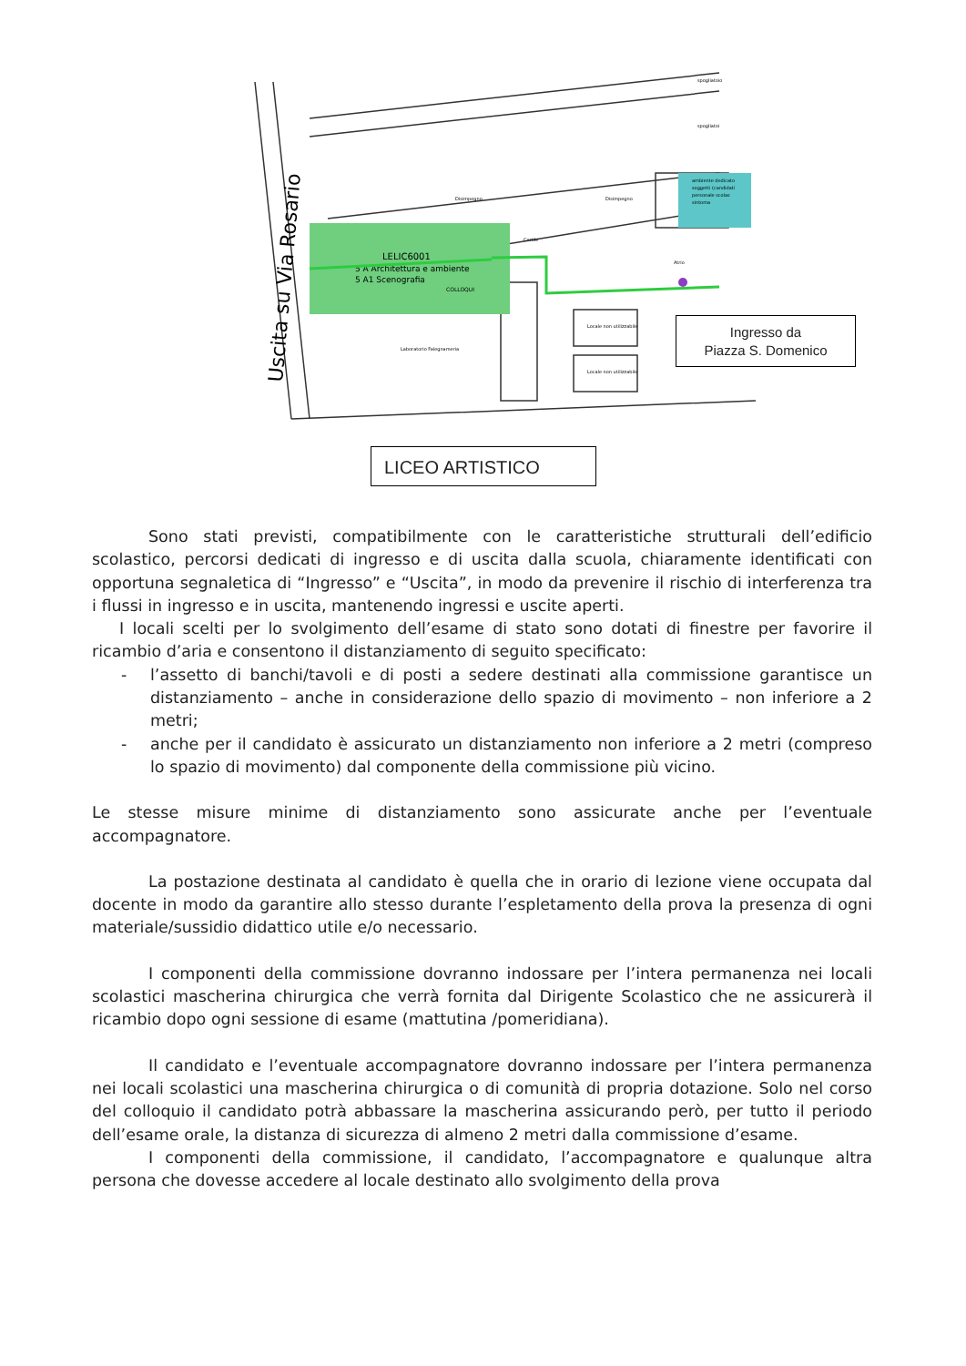LELIC6001
5 A Architettura e ambiente
5 A1 Scenografia
COLLOQUI
Laboratorio Falegnameria
ambiente dedicato
soggetti (candidati
personale scolas
sintoma
Locale non utilizzabile
Locale non utilizzabile
Cortile
Atrio
Disimpegno
Disimpegno
spogliatoio
spogliatoi
Uscita su Via Rosario
Ingresso da
Piazza S. Domenico
LICEO ARTISTICO
Sono stati previsti, compatibilmente con le caratteristiche strutturali dell’edificio scolastico, percorsi dedicati di ingresso e di uscita dalla scuola, chiaramente identificati con opportuna segnaletica di “Ingresso” e “Uscita”, in modo da prevenire il rischio di interferenza tra i flussi in ingresso e in uscita, mantenendo ingressi e uscite aperti.
I locali scelti per lo svolgimento dell’esame di stato sono dotati di finestre per favorire il ricambio d’aria e consentono il distanziamento di seguito specificato:
- l’assetto di banchi/tavoli e di posti a sedere destinati alla commissione garantisce un distanziamento – anche in considerazione dello spazio di movimento – non inferiore a 2 metri;
- anche per il candidato è assicurato un distanziamento non inferiore a 2 metri (compreso lo spazio di movimento) dal componente della commissione più vicino.
Le stesse misure minime di distanziamento sono assicurate anche per l’eventuale accompagnatore.
La postazione destinata al candidato è quella che in orario di lezione viene occupata dal docente in modo da garantire allo stesso durante l’espletamento della prova la presenza di ogni materiale/sussidio didattico utile e/o necessario.
I componenti della commissione dovranno indossare per l’intera permanenza nei locali scolastici mascherina chirurgica che verrà fornita dal Dirigente Scolastico che ne assicurerà il ricambio dopo ogni sessione di esame (mattutina /pomeridiana).
Il candidato e l’eventuale accompagnatore dovranno indossare per l’intera permanenza nei locali scolastici una mascherina chirurgica o di comunità di propria dotazione. Solo nel corso del colloquio il candidato potrà abbassare la mascherina assicurando però, per tutto il periodo dell’esame orale, la distanza di sicurezza di almeno 2 metri dalla commissione d’esame.
I componenti della commissione, il candidato, l’accompagnatore e qualunque altra persona che dovesse accedere al locale destinato allo svolgimento della prova